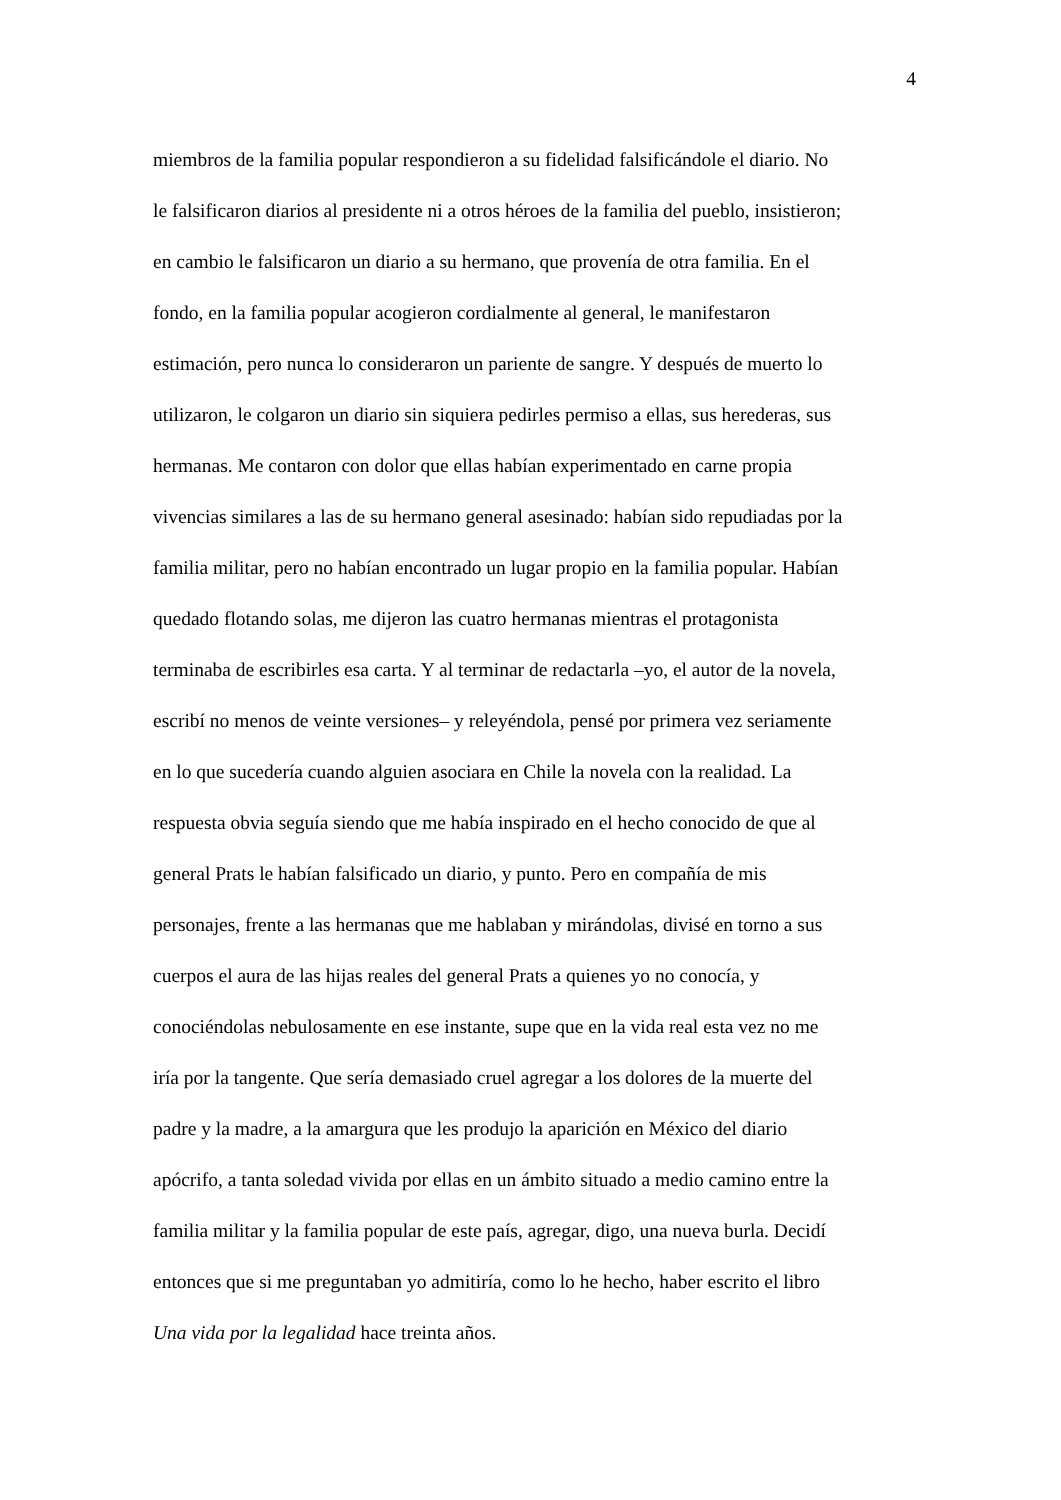4
miembros de la familia popular respondieron a su fidelidad falsificándole el diario. No
le falsificaron diarios al presidente ni a otros héroes de la familia del pueblo, insistieron;
en cambio le falsificaron un diario a su hermano, que provenía de otra familia. En el
fondo, en la familia popular acogieron cordialmente al general, le manifestaron
estimación, pero nunca lo consideraron un pariente de sangre. Y después de muerto lo
utilizaron, le colgaron un diario sin siquiera pedirles permiso a ellas, sus herederas, sus
hermanas. Me contaron con dolor que ellas habían experimentado en carne propia
vivencias similares a las de su hermano general asesinado: habían sido repudiadas por la
familia militar, pero no habían encontrado un lugar propio en la familia popular. Habían
quedado flotando solas, me dijeron las cuatro hermanas mientras el protagonista
terminaba de escribirles esa carta. Y al terminar de redactarla –yo, el autor de la novela,
escribí no menos de veinte versiones– y releyéndola, pensé por primera vez seriamente
en lo que sucedería cuando alguien asociara en Chile la novela con la realidad. La
respuesta obvia seguía siendo que me había inspirado en el hecho conocido de que al
general Prats le habían falsificado un diario, y punto. Pero en compañía de mis
personajes, frente a las hermanas que me hablaban y mirándolas, divisé en torno a sus
cuerpos el aura de las hijas reales del general Prats a quienes yo no conocía, y
conociéndolas nebulosamente en ese instante, supe que en la vida real esta vez no me
iría por la tangente. Que sería demasiado cruel agregar a los dolores de la muerte del
padre y la madre, a la amargura que les produjo la aparición en México del diario
apócrifo, a tanta soledad vivida por ellas en un ámbito situado a medio camino entre la
familia militar y la familia popular de este país, agregar, digo, una nueva burla. Decidí
entonces que si me preguntaban yo admitiría, como lo he hecho, haber escrito el libro
Una vida por la legalidad hace treinta años.